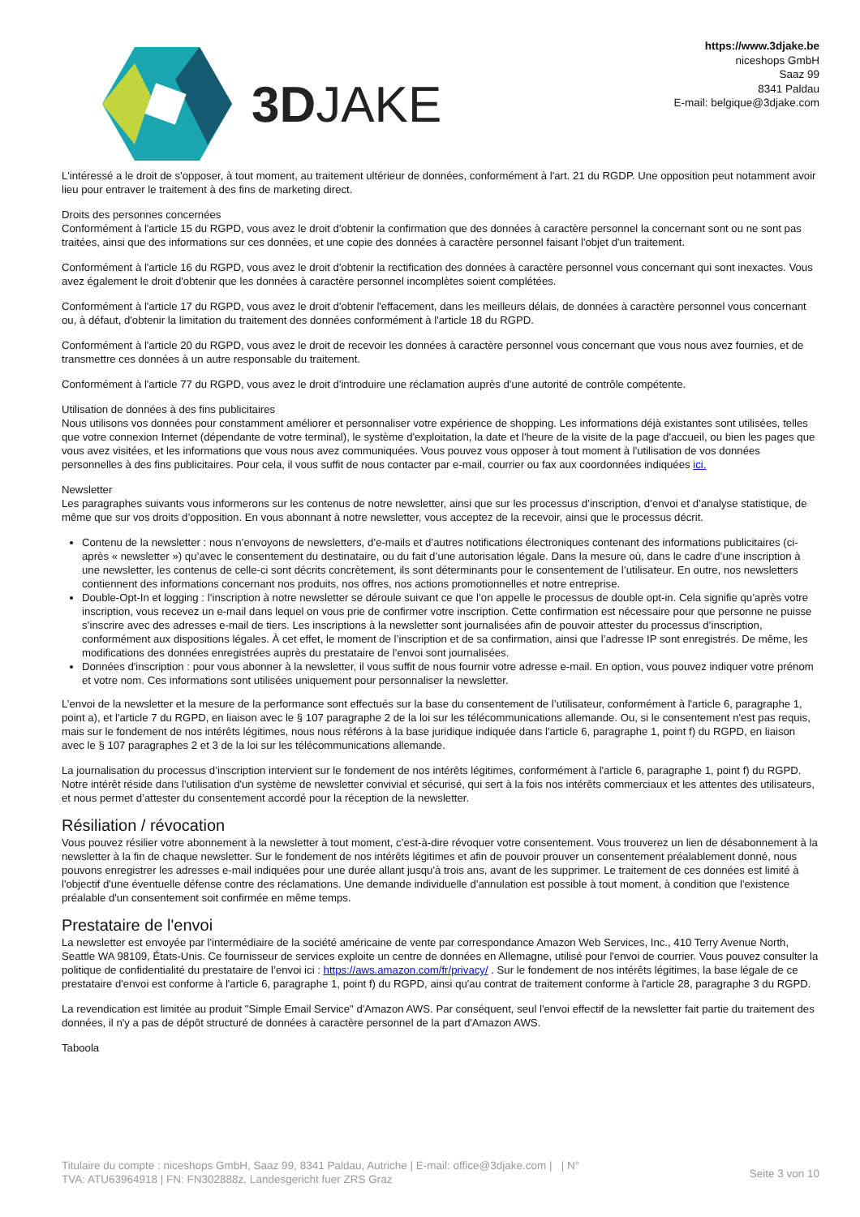3D JAKE
https://www.3djake.be
niceshops GmbH
Saaz 99
8341 Paldau
E-mail: belgique@3djake.com
L'intéressé a le droit de s'opposer, à tout moment, au traitement ultérieur de données, conformément à l'art. 21 du RGDP. Une opposition peut notamment avoir lieu pour entraver le traitement à des fins de marketing direct.
Droits des personnes concernées
Conformément à l'article 15 du RGPD, vous avez le droit d'obtenir la confirmation que des données à caractère personnel la concernant sont ou ne sont pas traitées, ainsi que des informations sur ces données, et une copie des données à caractère personnel faisant l'objet d'un traitement.
Conformément à l'article 16 du RGPD, vous avez le droit d'obtenir la rectification des données à caractère personnel vous concernant qui sont inexactes. Vous avez également le droit d'obtenir que les données à caractère personnel incomplètes soient complétées.
Conformément à l'article 17 du RGPD, vous avez le droit d'obtenir l'effacement, dans les meilleurs délais, de données à caractère personnel vous concernant ou, à défaut, d'obtenir la limitation du traitement des données conformément à l'article 18 du RGPD.
Conformément à l'article 20 du RGPD, vous avez le droit de recevoir les données à caractère personnel vous concernant que vous nous avez fournies, et de transmettre ces données à un autre responsable du traitement.
Conformément à l'article 77 du RGPD, vous avez le droit d'introduire une réclamation auprès d'une autorité de contrôle compétente.
Utilisation de données à des fins publicitaires
Nous utilisons vos données pour constamment améliorer et personnaliser votre expérience de shopping. Les informations déjà existantes sont utilisées, telles que votre connexion Internet (dépendante de votre terminal), le système d'exploitation, la date et l'heure de la visite de la page d'accueil, ou bien les pages que vous avez visitées, et les informations que vous nous avez communiquées. Vous pouvez vous opposer à tout moment à l'utilisation de vos données personnelles à des fins publicitaires. Pour cela, il vous suffit de nous contacter par e-mail, courrier ou fax aux coordonnées indiquées ici.
Newsletter
Les paragraphes suivants vous informerons sur les contenus de notre newsletter, ainsi que sur les processus d’inscription, d’envoi et d’analyse statistique, de même que sur vos droits d’opposition. En vous abonnant à notre newsletter, vous acceptez de la recevoir, ainsi que le processus décrit.
Contenu de la newsletter : nous n’envoyons de newsletters, d’e-mails et d’autres notifications électroniques contenant des informations publicitaires (ci-après « newsletter ») qu’avec le consentement du destinataire, ou du fait d’une autorisation légale. Dans la mesure où, dans le cadre d’une inscription à une newsletter, les contenus de celle-ci sont décrits concrètement, ils sont déterminants pour le consentement de l’utilisateur. En outre, nos newsletters contiennent des informations concernant nos produits, nos offres, nos actions promotionnelles et notre entreprise.
Double-Opt-In et logging : l’inscription à notre newsletter se déroule suivant ce que l’on appelle le processus de double opt-in. Cela signifie qu’après votre inscription, vous recevez un e-mail dans lequel on vous prie de confirmer votre inscription. Cette confirmation est nécessaire pour que personne ne puisse s’inscrire avec des adresses e-mail de tiers. Les inscriptions à la newsletter sont journalisées afin de pouvoir attester du processus d’inscription, conformément aux dispositions légales. À cet effet, le moment de l’inscription et de sa confirmation, ainsi que l’adresse IP sont enregistrés. De même, les modifications des données enregistrées auprès du prestataire de l’envoi sont journalisées.
Données d'inscription : pour vous abonner à la newsletter, il vous suffit de nous fournir votre adresse e-mail. En option, vous pouvez indiquer votre prénom et votre nom. Ces informations sont utilisées uniquement pour personnaliser la newsletter.
L’envoi de la newsletter et la mesure de la performance sont effectués sur la base du consentement de l’utilisateur, conformément à l'article 6, paragraphe 1, point a), et l'article 7 du RGPD, en liaison avec le § 107 paragraphe 2 de la loi sur les télécommunications allemande. Ou, si le consentement n'est pas requis, mais sur le fondement de nos intérêts légitimes, nous nous référons à la base juridique indiquée dans l'article 6, paragraphe 1, point f) du RGPD, en liaison avec le § 107 paragraphes 2 et 3 de la loi sur les télécommunications allemande.
La journalisation du processus d’inscription intervient sur le fondement de nos intérêts légitimes, conformément à l'article 6, paragraphe 1, point f) du RGPD. Notre intérêt réside dans l'utilisation d'un système de newsletter convivial et sécurisé, qui sert à la fois nos intérêts commerciaux et les attentes des utilisateurs, et nous permet d’attester du consentement accordé pour la réception de la newsletter.
Résiliation / révocation
Vous pouvez résilier votre abonnement à la newsletter à tout moment, c’est-à-dire révoquer votre consentement. Vous trouverez un lien de désabonnement à la newsletter à la fin de chaque newsletter. Sur le fondement de nos intérêts légitimes et afin de pouvoir prouver un consentement préalablement donné, nous pouvons enregistrer les adresses e-mail indiquées pour une durée allant jusqu'à trois ans, avant de les supprimer. Le traitement de ces données est limité à l'objectif d'une éventuelle défense contre des réclamations. Une demande individuelle d'annulation est possible à tout moment, à condition que l'existence préalable d'un consentement soit confirmée en même temps.
Prestataire de l'envoi
La newsletter est envoyée par l'intermédiaire de la société américaine de vente par correspondance Amazon Web Services, Inc., 410 Terry Avenue North, Seattle WA 98109, États-Unis. Ce fournisseur de services exploite un centre de données en Allemagne, utilisé pour l'envoi de courrier. Vous pouvez consulter la politique de confidentialité du prestataire de l’envoi ici : https://aws.amazon.com/fr/privacy/ . Sur le fondement de nos intérêts légitimes, la base légale de ce prestataire d'envoi est conforme à l'article 6, paragraphe 1, point f) du RGPD, ainsi qu'au contrat de traitement conforme à l'article 28, paragraphe 3 du RGPD.
La revendication est limitée au produit "Simple Email Service" d'Amazon AWS. Par conséquent, seul l'envoi effectif de la newsletter fait partie du traitement des données, il n'y a pas de dépôt structuré de données à caractère personnel de la part d'Amazon AWS.
Taboola
Titulaire du compte : niceshops GmbH, Saaz 99, 8341 Paldau, Autriche | E-mail: office@3djake.com | | N°
TVA: ATU63964918 | FN: FN302888z, Landesgericht fuer ZRS Graz
Seite 3 von 10